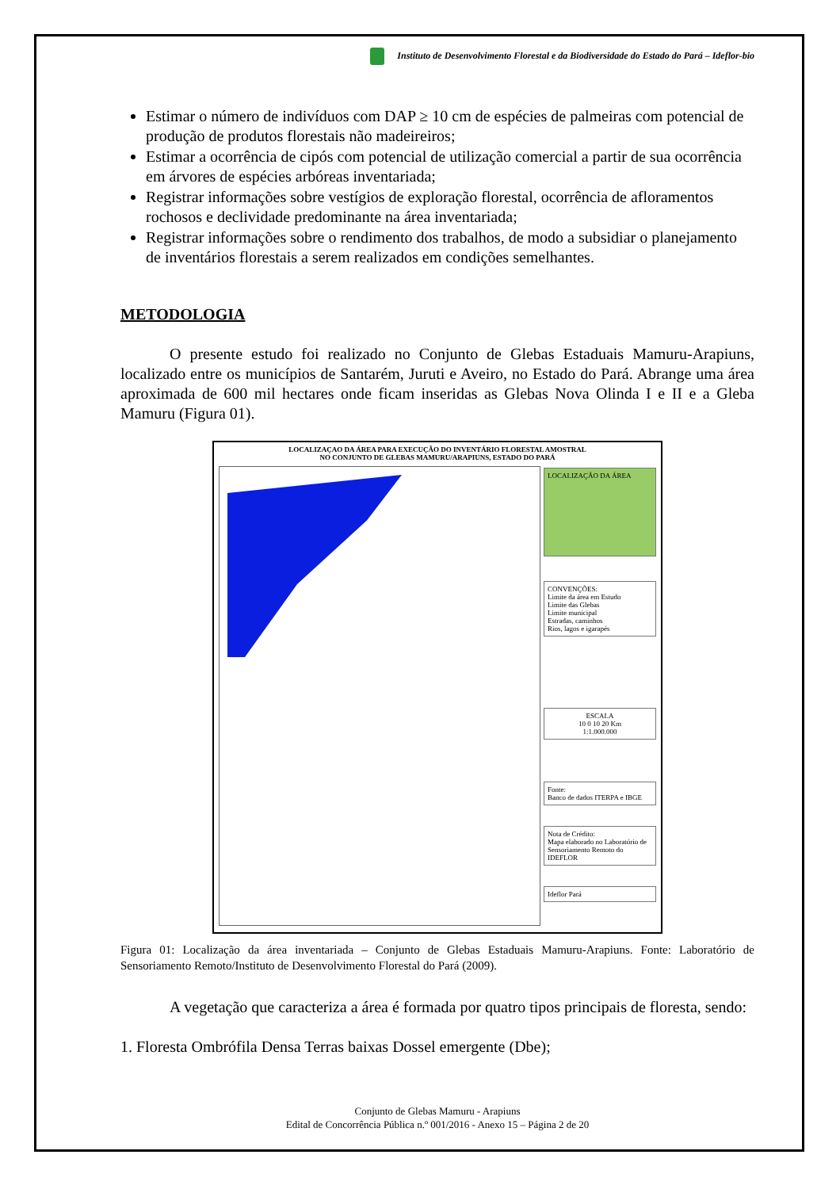Instituto de Desenvolvimento Florestal e da Biodiversidade do Estado do Pará – Ideflor-bio
Estimar o número de indivíduos com DAP ≥ 10 cm de espécies de palmeiras com potencial de produção de produtos florestais não madeireiros;
Estimar a ocorrência de cipós com potencial de utilização comercial a partir de sua ocorrência em árvores de espécies arbóreas inventariada;
Registrar informações sobre vestígios de exploração florestal, ocorrência de afloramentos rochosos e declividade predominante na área inventariada;
Registrar informações sobre o rendimento dos trabalhos, de modo a subsidiar o planejamento de inventários florestais a serem realizados em condições semelhantes.
METODOLOGIA
O presente estudo foi realizado no Conjunto de Glebas Estaduais Mamuru-Arapiuns, localizado entre os municípios de Santarém, Juruti e Aveiro, no Estado do Pará. Abrange uma área aproximada de 600 mil hectares onde ficam inseridas as Glebas Nova Olinda I e II e a Gleba Mamuru (Figura 01).
LOCALIZAÇAO DA ÁREA PARA EXECUÇÃO DO INVENTÁRIO FLORESTAL AMOSTRAL
NO CONJUNTO DE GLEBAS MAMURU/ARAPIUNS, ESTADO DO PARÁ
LOCALIZAÇÃO DA ÁREA
CONVENÇÕES:
Limite da área em Estudo
Limite das Glebas
Limite municipal
Estradas, caminhos
Rios, lagos e igarapés
ESCALA
10 0 10 20 Km
1:1.000.000
Fonte:
Banco de dados ITERPA e IBGE
Nota de Crédito:
Mapa elaborado no Laboratório de Sensoriamento Remoto do IDEFLOR
Ideflor Pará
Figura 01: Localização da área inventariada – Conjunto de Glebas Estaduais Mamuru-Arapiuns. Fonte: Laboratório de Sensoriamento Remoto/Instituto de Desenvolvimento Florestal do Pará (2009).
A vegetação que caracteriza a área é formada por quatro tipos principais de floresta, sendo:
1. Floresta Ombrófila Densa Terras baixas Dossel emergente (Dbe);
Conjunto de Glebas Mamuru - Arapiuns
Edital de Concorrência Pública n.º 001/2016 - Anexo 15 – Página 2 de 20